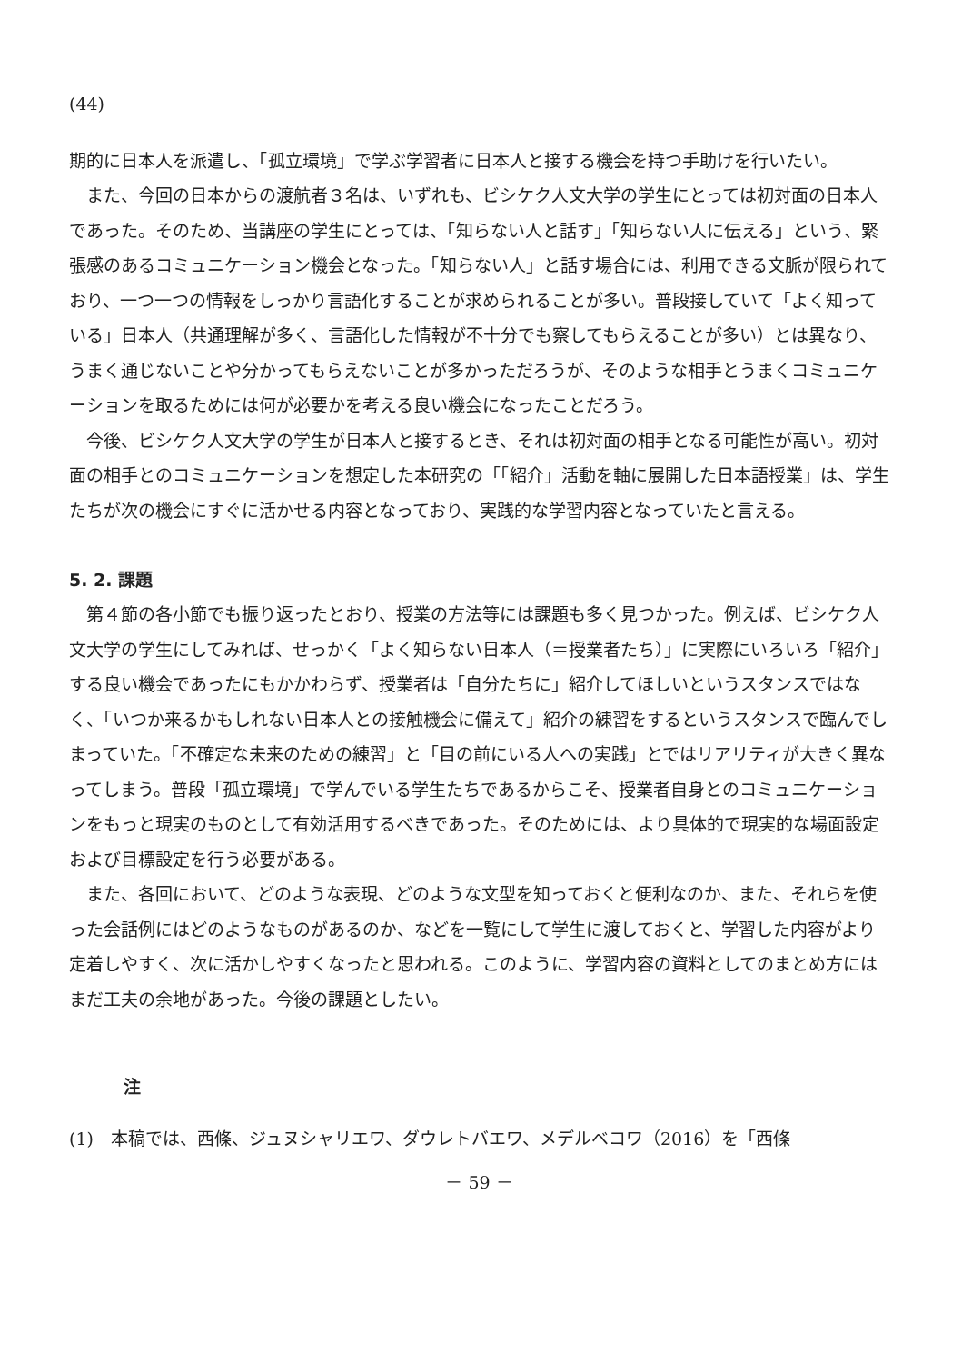(44)
期的に日本人を派遣し、「孤立環境」で学ぶ学習者に日本人と接する機会を持つ手助けを行いたい。
また、今回の日本からの渡航者３名は、いずれも、ビシケク人文大学の学生にとっては初対面の日本人であった。そのため、当講座の学生にとっては、「知らない人と話す」「知らない人に伝える」という、緊張感のあるコミュニケーション機会となった。「知らない人」と話す場合には、利用できる文脈が限られており、一つ一つの情報をしっかり言語化することが求められることが多い。普段接していて「よく知っている」日本人（共通理解が多く、言語化した情報が不十分でも察してもらえることが多い）とは異なり、うまく通じないことや分かってもらえないことが多かっただろうが、そのような相手とうまくコミュニケーションを取るためには何が必要かを考える良い機会になったことだろう。
今後、ビシケク人文大学の学生が日本人と接するとき、それは初対面の相手となる可能性が高い。初対面の相手とのコミュニケーションを想定した本研究の「「紹介」活動を軸に展開した日本語授業」は、学生たちが次の機会にすぐに活かせる内容となっており、実践的な学習内容となっていたと言える。
5. 2. 課題
第４節の各小節でも振り返ったとおり、授業の方法等には課題も多く見つかった。例えば、ビシケク人文大学の学生にしてみれば、せっかく「よく知らない日本人（＝授業者たち）」に実際にいろいろ「紹介」する良い機会であったにもかかわらず、授業者は「自分たちに」紹介してほしいというスタンスではなく、「いつか来るかもしれない日本人との接触機会に備えて」紹介の練習をするというスタンスで臨んでしまっていた。「不確定な未来のための練習」と「目の前にいる人への実践」とではリアリティが大きく異なってしまう。普段「孤立環境」で学んでいる学生たちであるからこそ、授業者自身とのコミュニケーションをもっと現実のものとして有効活用するべきであった。そのためには、より具体的で現実的な場面設定および目標設定を行う必要がある。
また、各回において、どのような表現、どのような文型を知っておくと便利なのか、また、それらを使った会話例にはどのようなものがあるのか、などを一覧にして学生に渡しておくと、学習した内容がより定着しやすく、次に活かしやすくなったと思われる。このように、学習内容の資料としてのまとめ方にはまだ工夫の余地があった。今後の課題としたい。
注
(1)　本稿では、西條、ジュヌシャリエワ、ダウレトバエワ、メデルベコワ（2016）を「西條
－ 59 －